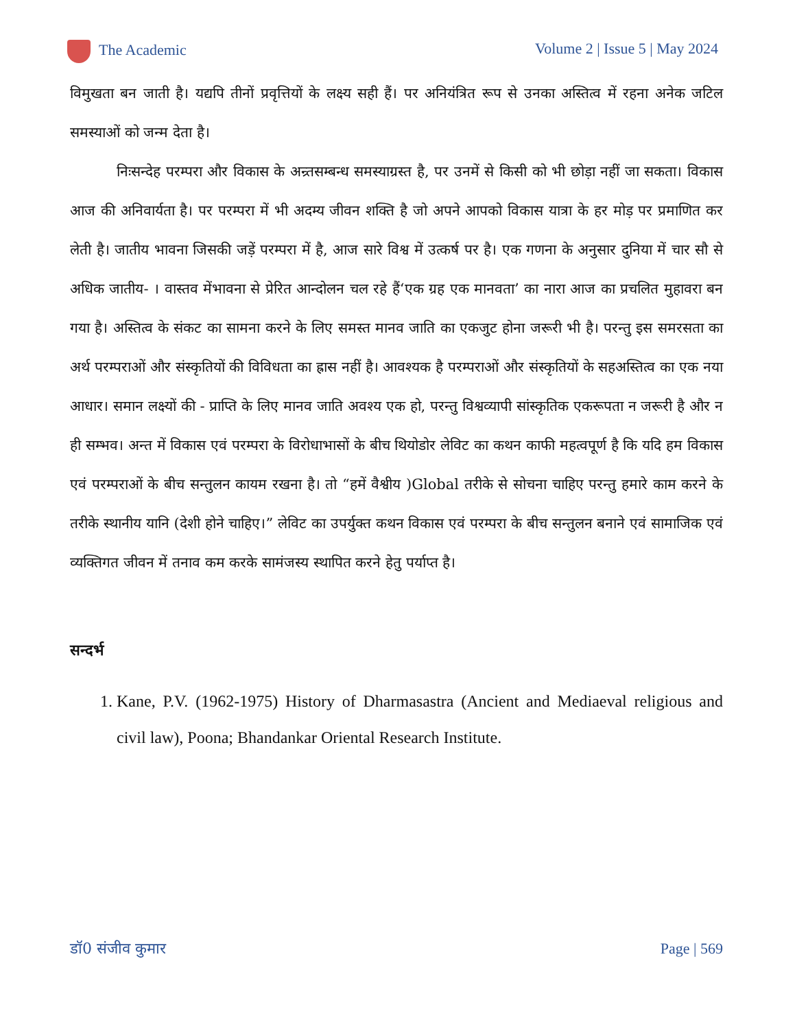The Academic Volume 2 | Issue 5 | May 2024
विमुखता बन जाती है। यद्यपि तीनों प्रवृत्तियों के लक्ष्य सही हैं। पर अनियंत्रित रूप से उनका अस्तित्व में रहना अनेक जटिल समस्याओं को जन्म देता है।
निःसन्देह परम्परा और विकास के अन्र्तसम्बन्ध समस्याग्रस्त है, पर उनमें से किसी को भी छोड़ा नहीं जा सकता। विकास आज की अनिवार्यता है। पर परम्परा में भी अदम्य जीवन शक्ति है जो अपने आपको विकास यात्रा के हर मोड़ पर प्रमाणित कर लेती है। जातीय भावना जिसकी जड़ें परम्परा में है, आज सारे विश्व में उत्कर्ष पर है। एक गणना के अनुसार दुनिया में चार सौ से अधिक जातीय- । वास्तव मेंभावना से प्रेरित आन्दोलन चल रहे हैं‘एक ग्रह एक मानवता’ का नारा आज का प्रचलित मुहावरा बन गया है। अस्तित्व के संकट का सामना करने के लिए समस्त मानव जाति का एकजुट होना जरूरी भी है। परन्तु इस समरसता का अर्थ परम्पराओं और संस्कृतियों की विविधता का ह्रास नहीं है। आवश्यक है परम्पराओं और संस्कृतियों के सहअस्तित्व का एक नया आधार। समान लक्ष्यों की - प्राप्ति के लिए मानव जाति अवश्य एक हो, परन्तु विश्वव्यापी सांस्कृतिक एकरूपता न जरूरी है और न ही सम्भव। अन्त में विकास एवं परम्परा के विरोधाभासों के बीच थियोडोर लेविट का कथन काफी महत्वपूर्ण है कि यदि हम विकास एवं परम्पराओं के बीच सन्तुलन कायम रखना है। तो “हमें वैश्वीय )Global तरीके से सोचना चाहिए परन्तु हमारे काम करने के तरीके स्थानीय यानि (देशी होने चाहिए।” लेविट का उपर्युक्त कथन विकास एवं परम्परा के बीच सन्तुलन बनाने एवं सामाजिक एवं व्यक्तिगत जीवन में तनाव कम करके सामंजस्य स्थापित करने हेतु पर्याप्त है।
सन्दर्भ
1. Kane, P.V. (1962-1975) History of Dharmasastra (Ancient and Mediaeval religious and civil law), Poona; Bhandankar Oriental Research Institute.
डॉ0 संजीव कुमार Page | 569